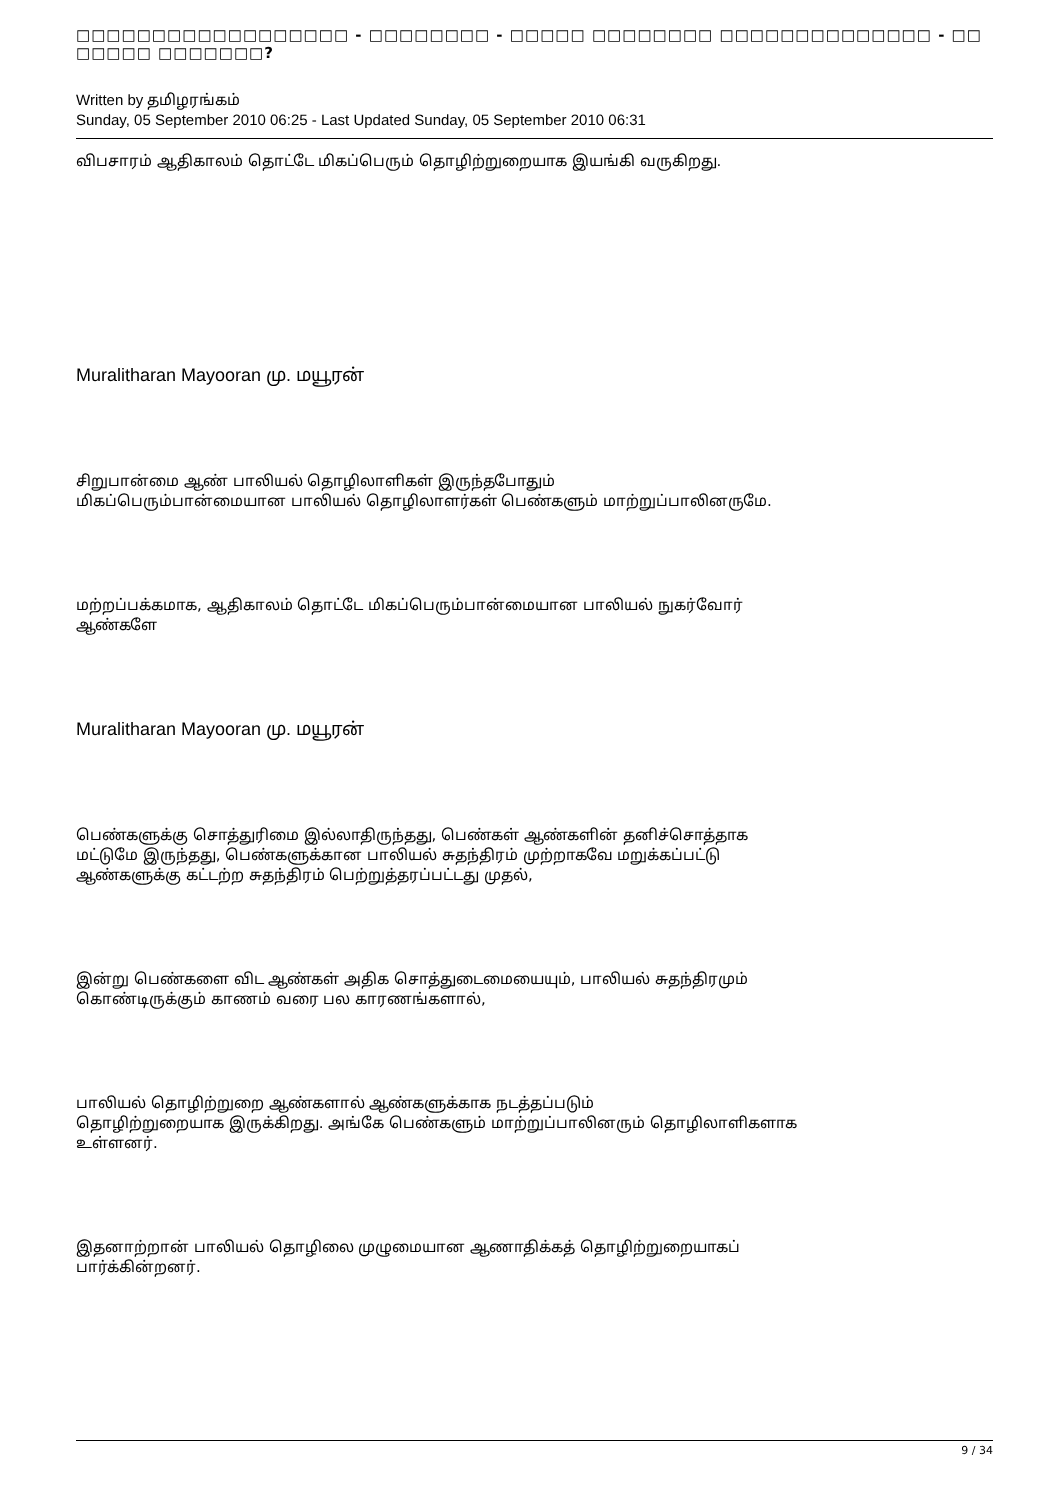□□□□□□□□□□□□□□□□□□ - □□□□□□□□ - □□□□□ □□□□□□□□ □□□□□□□□□□□□□□ - □□ □□□□□ □□□□□□□?
Written by தமிழரங்கம்
Sunday, 05 September 2010 06:25 - Last Updated Sunday, 05 September 2010 06:31
விபசாரம் ஆதிகாலம் தொட்டே மிகப்பெரும் தொழிற்றுறையாக இயங்கி வருகிறது.
Muralitharan Mayooran மு. மயூரன்
சிறுபான்மை ஆண் பாலியல் தொழிலாளிகள் இருந்தபோதும்
மிகப்பெரும்பான்மையான பாலியல் தொழிலாளர்கள் பெண்களும் மாற்றுப்பாலினருமே.
மற்றப்பக்கமாக, ஆதிகாலம் தொட்டே மிகப்பெரும்பான்மையான பாலியல் நுகர்வோர்
ஆண்களே
Muralitharan Mayooran மு. மயூரன்
பெண்களுக்கு சொத்துரிமை இல்லாதிருந்தது, பெண்கள் ஆண்களின் தனிச்சொத்தாக
மட்டுமே இருந்தது, பெண்களுக்கான பாலியல் சுதந்திரம் முற்றாகவே மறுக்கப்பட்டு
ஆண்களுக்கு கட்டற்ற சுதந்திரம் பெற்றுத்தரப்பட்டது முதல்,
இன்று பெண்களை விட ஆண்கள் அதிக சொத்துடைமையையும், பாலியல் சுதந்திரமும்
கொண்டிருக்கும் காணம் வரை பல காரணங்களால்,
பாலியல் தொழிற்றுறை ஆண்களால் ஆண்களுக்காக நடத்தப்படும்
தொழிற்றுறையாக இருக்கிறது. அங்கே பெண்களும் மாற்றுப்பாலினரும் தொழிலாளிகளாக
உள்ளனர்.
இதனாற்றான் பாலியல் தொழிலை முழுமையான ஆணாதிக்கத் தொழிற்றுறையாகப்
பார்க்கின்றனர்.
9 / 34